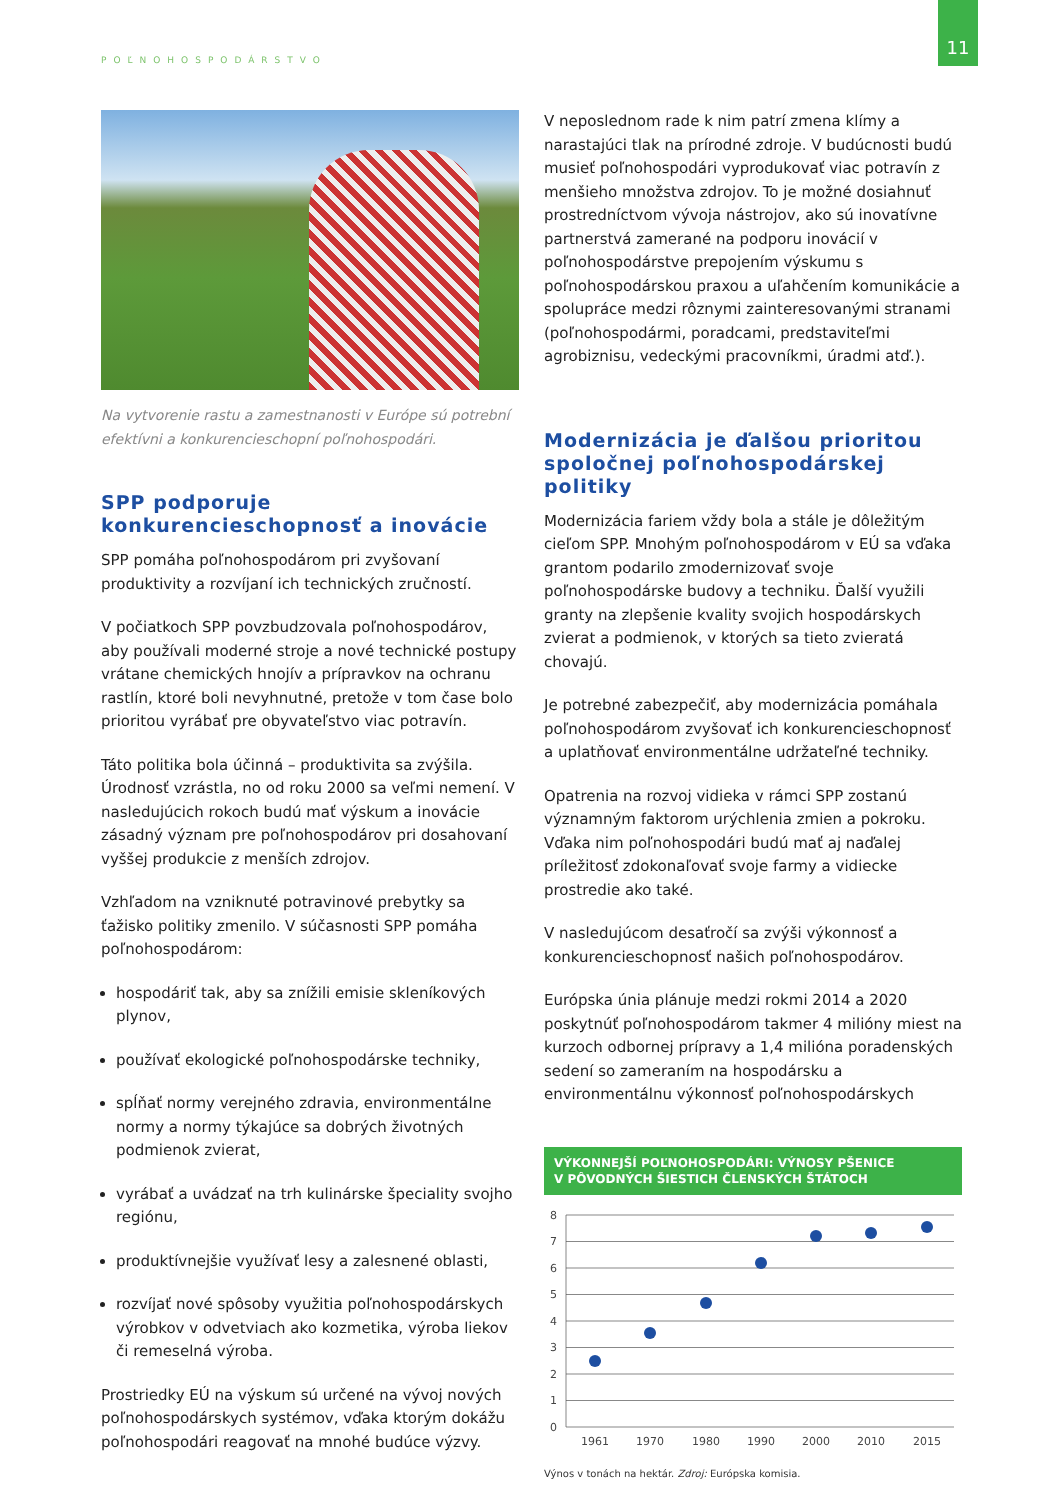11
POĽNOHOSPODÁRSTVO
Na vytvorenie rastu a zamestnanosti v Európe sú potrební efektívni a konkurencieschopní poľnohospodári.
SPP podporuje konkurencieschopnosť a inovácie
SPP pomáha poľnohospodárom pri zvyšovaní produktivity a rozvíjaní ich technických zručností.
V počiatkoch SPP povzbudzovala poľnohospodárov, aby používali moderné stroje a nové technické postupy vrátane chemických hnojív a prípravkov na ochranu rastlín, ktoré boli nevyhnutné, pretože v tom čase bolo prioritou vyrábať pre obyvateľstvo viac potravín.
Táto politika bola účinná – produktivita sa zvýšila. Úrodnosť vzrástla, no od roku 2000 sa veľmi nemení. V nasledujúcich rokoch budú mať výskum a inovácie zásadný význam pre poľnohospodárov pri dosahovaní vyššej produkcie z menších zdrojov.
Vzhľadom na vzniknuté potravinové prebytky sa ťažisko politiky zmenilo. V súčasnosti SPP pomáha poľnohospodárom:
hospodáriť tak, aby sa znížili emisie skleníkových plynov,
používať ekologické poľnohospodárske techniky,
spĺňať normy verejného zdravia, environmentálne normy a normy týkajúce sa dobrých životných podmienok zvierat,
vyrábať a uvádzať na trh kulinárske špeciality svojho regiónu,
produktívnejšie využívať lesy a zalesnené oblasti,
rozvíjať nové spôsoby využitia poľnohospodárskych výrobkov v odvetviach ako kozmetika, výroba liekov či remeselná výroba.
Prostriedky EÚ na výskum sú určené na vývoj nových poľnohospodárskych systémov, vďaka ktorým dokážu poľnohospodári reagovať na mnohé budúce výzvy.
V neposlednom rade k nim patrí zmena klímy a narastajúci tlak na prírodné zdroje. V budúcnosti budú musieť poľnohospodári vyprodukovať viac potravín z menšieho množstva zdrojov. To je možné dosiahnuť prostredníctvom vývoja nástrojov, ako sú inovatívne partnerstvá zamerané na podporu inovácií v poľnohospodárstve prepojením výskumu s poľnohospodárskou praxou a uľahčením komunikácie a spolupráce medzi rôznymi zainteresovanými stranami (poľnohospodármi, poradcami, predstaviteľmi agrobiznisu, vedeckými pracovníkmi, úradmi atď.).
Modernizácia je ďalšou prioritou spoločnej poľnohospodárskej politiky
Modernizácia fariem vždy bola a stále je dôležitým cieľom SPP. Mnohým poľnohospodárom v EÚ sa vďaka grantom podarilo zmodernizovať svoje poľnohospodárske budovy a techniku. Ďalší využili granty na zlepšenie kvality svojich hospodárskych zvierat a podmienok, v ktorých sa tieto zvieratá chovajú.
Je potrebné zabezpečiť, aby modernizácia pomáhala poľnohospodárom zvyšovať ich konkurencieschopnosť a uplatňovať environmentálne udržateľné techniky.
Opatrenia na rozvoj vidieka v rámci SPP zostanú významným faktorom urýchlenia zmien a pokroku. Vďaka nim poľnohospodári budú mať aj naďalej príležitosť zdokonaľovať svoje farmy a vidiecke prostredie ako také.
V nasledujúcom desaťročí sa zvýši výkonnosť a konkurencieschopnosť našich poľnohospodárov.
Európska únia plánuje medzi rokmi 2014 a 2020 poskytnúť poľnohospodárom takmer 4 milióny miest na kurzoch odbornej prípravy a 1,4 milióna poradenských sedení so zameraním na hospodársku a environmentálnu výkonnosť poľnohospodárskych
VÝKONNEJŠÍ POĽNOHOSPODÁRI: VÝNOSY PŠENICE
V PÔVODNÝCH ŠIESTICH ČLENSKÝCH ŠTÁTOCH
8
7
6
5
4
3
2
1
0
1961
1970
1980
1990
2000
2010
2015
Výnos v tonách na hektár. Zdroj: Európska komisia.